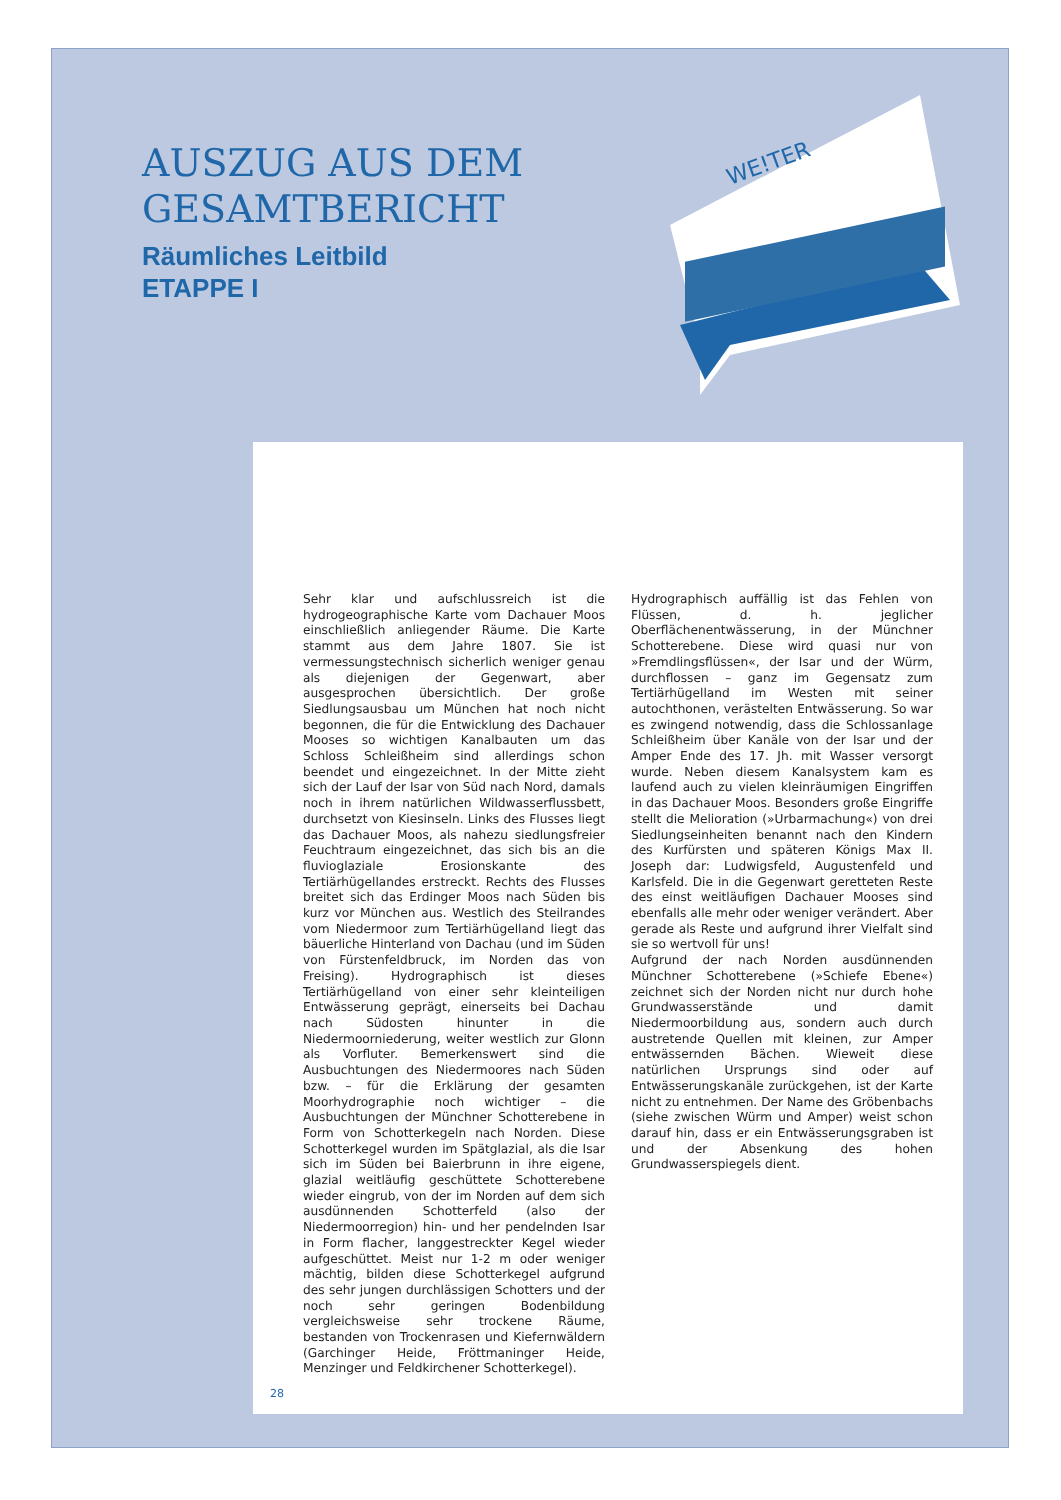AUSZUG AUS DEM
GESAMTBERICHT
Räumliches Leitbild
ETAPPE I
WE!TER
Sehr klar und aufschlussreich ist die hydrogeographische Karte vom Dachauer Moos einschließlich anliegender Räume. Die Karte stammt aus dem Jahre 1807. Sie ist vermessungstechnisch sicherlich weniger genau als diejenigen der Gegenwart, aber ausgesprochen übersichtlich. Der große Siedlungsausbau um München hat noch nicht begonnen, die für die Entwicklung des Dachauer Mooses so wichtigen Kanalbauten um das Schloss Schleißheim sind allerdings schon beendet und eingezeichnet. In der Mitte zieht sich der Lauf der Isar von Süd nach Nord, damals noch in ihrem natürlichen Wildwasserflussbett, durchsetzt von Kiesinseln. Links des Flusses liegt das Dachauer Moos, als nahezu siedlungsfreier Feuchtraum eingezeichnet, das sich bis an die fluvioglaziale Erosionskante des Tertiärhügellandes erstreckt. Rechts des Flusses breitet sich das Erdinger Moos nach Süden bis kurz vor München aus. Westlich des Steilrandes vom Niedermoor zum Tertiärhügelland liegt das bäuerliche Hinterland von Dachau (und im Süden von Fürstenfeldbruck, im Norden das von Freising). Hydrographisch ist dieses Tertiärhügelland von einer sehr kleinteiligen Entwässerung geprägt, einerseits bei Dachau nach Südosten hinunter in die Niedermoorniederung, weiter westlich zur Glonn als Vorfluter. Bemerkenswert sind die Ausbuchtungen des Niedermoores nach Süden bzw. – für die Erklärung der gesamten Moorhydrographie noch wichtiger – die Ausbuchtungen der Münchner Schotterebene in Form von Schotterkegeln nach Norden. Diese Schotterkegel wurden im Spätglazial, als die Isar sich im Süden bei Baierbrunn in ihre eigene, glazial weitläufig geschüttete Schotterebene wieder eingrub, von der im Norden auf dem sich ausdünnenden Schotterfeld (also der Niedermoorregion) hin- und her pendelnden Isar in Form flacher, langgestreckter Kegel wieder aufgeschüttet. Meist nur 1-2 m oder weniger mächtig, bilden diese Schotterkegel aufgrund des sehr jungen durchlässigen Schotters und der noch sehr geringen Bodenbildung vergleichsweise sehr trockene Räume, bestanden von Trockenrasen und Kiefernwäldern (Garchinger Heide, Fröttmaninger Heide, Menzinger und Feldkirchener Schotterkegel).
Hydrographisch auffällig ist das Fehlen von Flüssen, d. h. jeglicher Oberflächenentwässerung, in der Münchner Schotterebene. Diese wird quasi nur von »Fremdlingsflüssen«, der Isar und der Würm, durchflossen – ganz im Gegensatz zum Tertiärhügelland im Westen mit seiner autochthonen, verästelten Entwässerung. So war es zwingend notwendig, dass die Schlossanlage Schleißheim über Kanäle von der Isar und der Amper Ende des 17. Jh. mit Wasser versorgt wurde. Neben diesem Kanalsystem kam es laufend auch zu vielen kleinräumigen Eingriffen in das Dachauer Moos. Besonders große Eingriffe stellt die Melioration (»Urbarmachung«) von drei Siedlungseinheiten benannt nach den Kindern des Kurfürsten und späteren Königs Max II. Joseph dar: Ludwigsfeld, Augustenfeld und Karlsfeld. Die in die Gegenwart geretteten Reste des einst weitläufigen Dachauer Mooses sind ebenfalls alle mehr oder weniger verändert. Aber gerade als Reste und aufgrund ihrer Vielfalt sind sie so wertvoll für uns!
Aufgrund der nach Norden ausdünnenden Münchner Schotterebene (»Schiefe Ebene«) zeichnet sich der Norden nicht nur durch hohe Grundwasserstände und damit Niedermoorbildung aus, sondern auch durch austretende Quellen mit kleinen, zur Amper entwässernden Bächen. Wieweit diese natürlichen Ursprungs sind oder auf Entwässerungskanäle zurückgehen, ist der Karte nicht zu entnehmen. Der Name des Gröbenbachs (siehe zwischen Würm und Amper) weist schon darauf hin, dass er ein Entwässerungsgraben ist und der Absenkung des hohen Grundwasserspiegels dient.
28